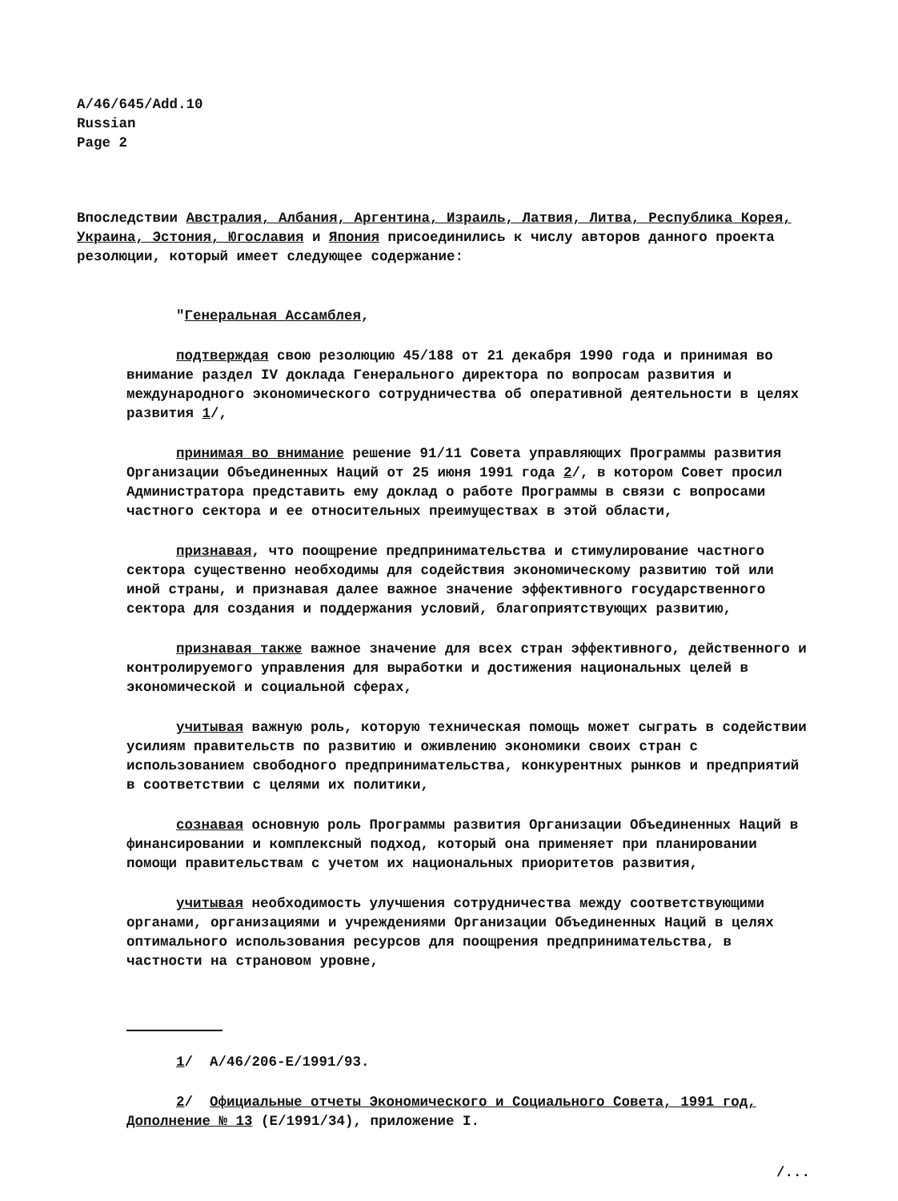A/46/645/Add.10
Russian
Page 2
Впоследствии Австралия, Албания, Аргентина, Израиль, Латвия, Литва, Республика Корея, Украина, Эстония, Югославия и Япония присоединились к числу авторов данного проекта резолюции, который имеет следующее содержание:
"Генеральная Ассамблея,
подтверждая свою резолюцию 45/188 от 21 декабря 1990 года и принимая во внимание раздел IV доклада Генерального директора по вопросам развития и международного экономического сотрудничества об оперативной деятельности в целях развития 1/,
принимая во внимание решение 91/11 Совета управляющих Программы развития Организации Объединенных Наций от 25 июня 1991 года 2/, в котором Совет просил Администратора представить ему доклад о работе Программы в связи с вопросами частного сектора и ее относительных преимуществах в этой области,
признавая, что поощрение предпринимательства и стимулирование частного сектора существенно необходимы для содействия экономическому развитию той или иной страны, и признавая далее важное значение эффективного государственного сектора для создания и поддержания условий, благоприятствующих развитию,
признавая также важное значение для всех стран эффективного, действенного и контролируемого управления для выработки и достижения национальных целей в экономической и социальной сферах,
учитывая важную роль, которую техническая помощь может сыграть в содействии усилиям правительств по развитию и оживлению экономики своих стран с использованием свободного предпринимательства, конкурентных рынков и предприятий в соответствии с целями их политики,
сознавая основную роль Программы развития Организации Объединенных Наций в финансировании и комплексный подход, который она применяет при планировании помощи правительствам с учетом их национальных приоритетов развития,
учитывая необходимость улучшения сотрудничества между соответствующими органами, организациями и учреждениями Организации Объединенных Наций в целях оптимального использования ресурсов для поощрения предпринимательства, в частности на страновом уровне,
1/ A/46/206-E/1991/93.
2/ Официальные отчеты Экономического и Социального Совета, 1991 год, Дополнение № 13 (E/1991/34), приложение I.
/...